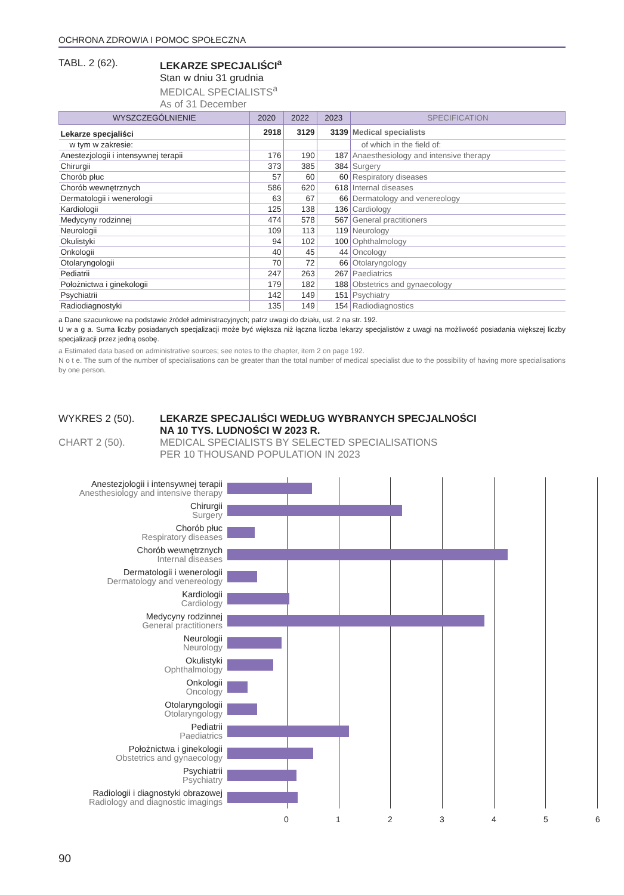OCHRONA ZDROWIA I POMOC SPOŁECZNA
TABL. 2 (62). LEKARZE SPECJALIŚCI<sup>a</sup>
Stan w dniu 31 grudnia
MEDICAL SPECIALISTS<sup>a</sup>
As of 31 December
| WYSZCZEGÓLNIENIE | 2020 | 2022 | 2023 | SPECIFICATION |
| --- | --- | --- | --- | --- |
| Lekarze specjaliści | 2918 | 3129 | 3139 | Medical specialists |
| w tym w zakresie: | | | | of which in the field of: |
| Anestezjologii i intensywnej terapii | 176 | 190 | 187 | Anaesthesiology and intensive therapy |
| Chirurgii | 373 | 385 | 384 | Surgery |
| Chorób płuc | 57 | 60 | 60 | Respiratory diseases |
| Chorób wewnętrznych | 586 | 620 | 618 | Internal diseases |
| Dermatologii i wenerologii | 63 | 67 | 66 | Dermatology and venereology |
| Kardiologii | 125 | 138 | 136 | Cardiology |
| Medycyny rodzinnej | 474 | 578 | 567 | General practitioners |
| Neurologii | 109 | 113 | 119 | Neurology |
| Okulistyki | 94 | 102 | 100 | Ophthalmology |
| Onkologii | 40 | 45 | 44 | Oncology |
| Otolaryngologii | 70 | 72 | 66 | Otolaryngology |
| Pediatrii | 247 | 263 | 267 | Paediatrics |
| Położnictwa i ginekologii | 179 | 182 | 188 | Obstetrics and gynaecology |
| Psychiatrii | 142 | 149 | 151 | Psychiatry |
| Radiodiagnostyki | 135 | 149 | 154 | Radiodiagnostics |
a Dane szacunkowe na podstawie źródeł administracyjnych; patrz uwagi do działu, ust. 2 na str. 192.
U w a g a. Suma liczby posiadanych specjalizacji może być większa niż łączna liczba lekarzy specjalistów z uwagi na możliwość posiadania większej liczby specjalizacji przez jedną osobę.
a Estimated data based on administrative sources; see notes to the chapter, item 2 on page 192.
N o t e. The sum of the number of specialisations can be greater than the total number of medical specialist due to the possibility of having more specialisations by one person.
WYKRES 2 (50).
CHART 2 (50).
LEKARZE SPECJALIŚCI WEDŁUG WYBRANYCH SPECJALNOŚCI
NA 10 TYS. LUDNOŚCI W 2023 R.
MEDICAL SPECIALISTS BY SELECTED SPECIALISATIONS
PER 10 THOUSAND POPULATION IN 2023
Anestezjologii i intensywnej terapii
Anesthesiology and intensive therapy
Chirurgii
Surgery
Chorób płuc
Respiratory diseases
Chorób wewnętrznych
Internal diseases
Dermatologii i wenerologii
Dermatology and venereology
Kardiologii
Cardiology
Medycyny rodzinnej
General practitioners
Neurologii
Neurology
Okulistyki
Ophthalmology
Onkologii
Oncology
Otolaryngologii
Otolaryngology
Pediatrii
Paediatrics
Położnictwa i ginekologii
Obstetrics and gynaecology
Psychiatrii
Psychiatry
Radiologii i diagnostyki obrazowej
Radiology and diagnostic imagings
0123456
90